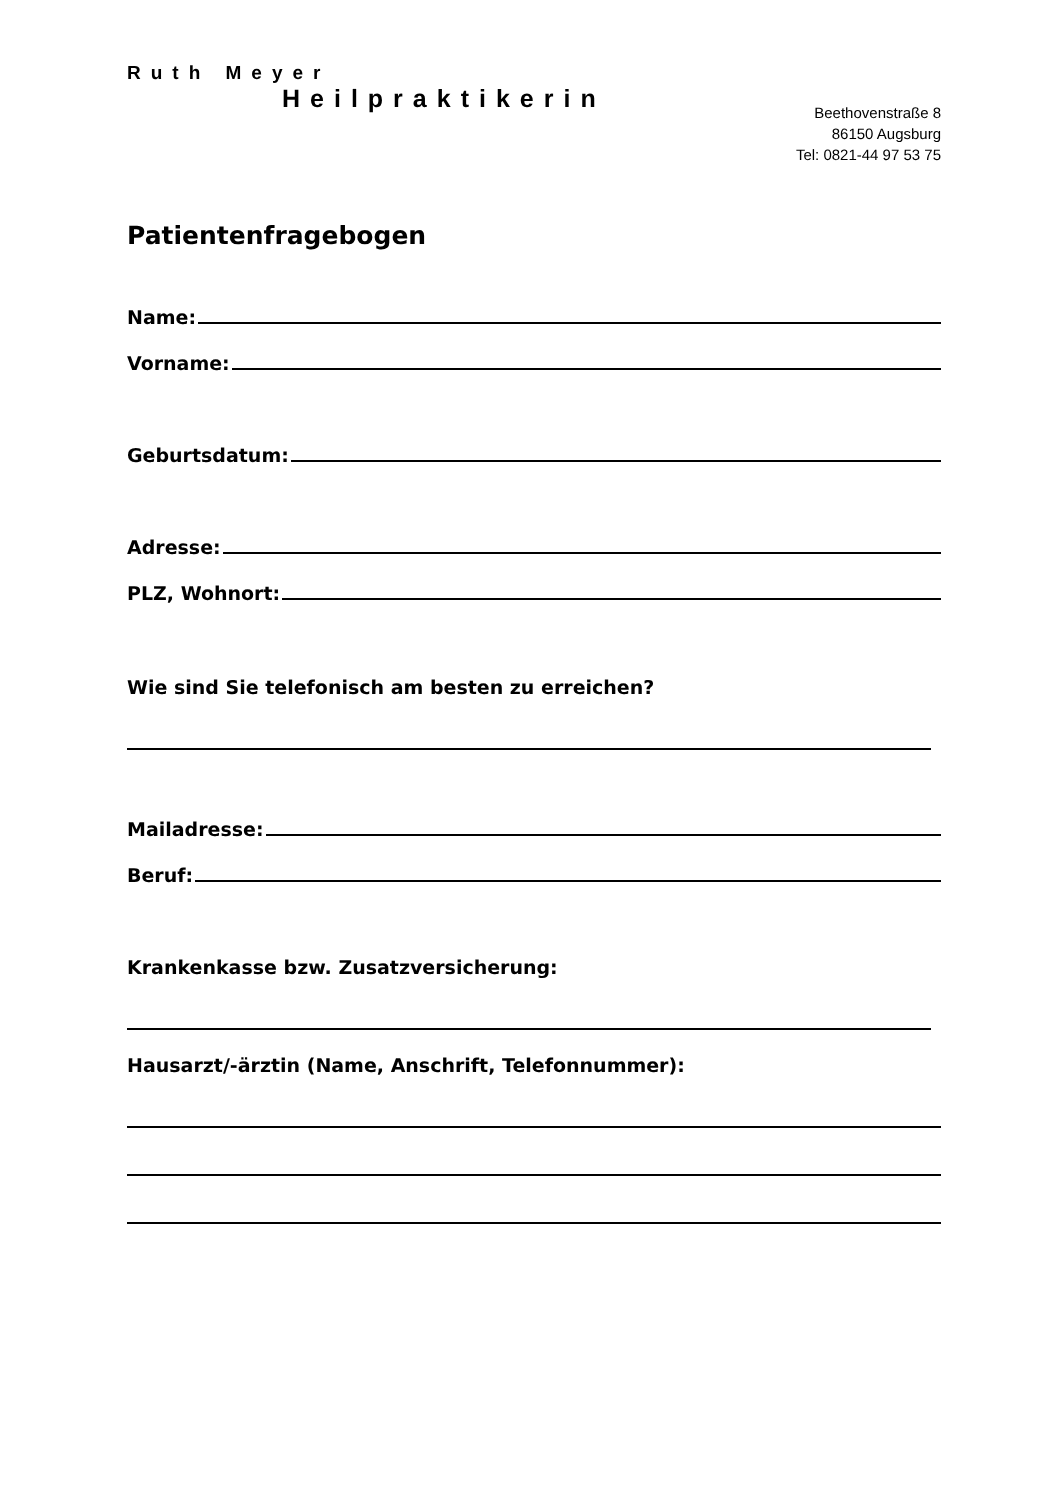Ruth Meyer
Heilpraktikerin
Beethovenstraße 8
86150 Augsburg
Tel: 0821-44 97 53 75
Patientenfragebogen
Name:
Vorname:
Geburtsdatum:
Adresse:
PLZ, Wohnort:
Wie sind Sie telefonisch am besten zu erreichen?
Mailadresse:
Beruf:
Krankenkasse bzw. Zusatzversicherung:
Hausarzt/-ärztin (Name, Anschrift, Telefonnummer):